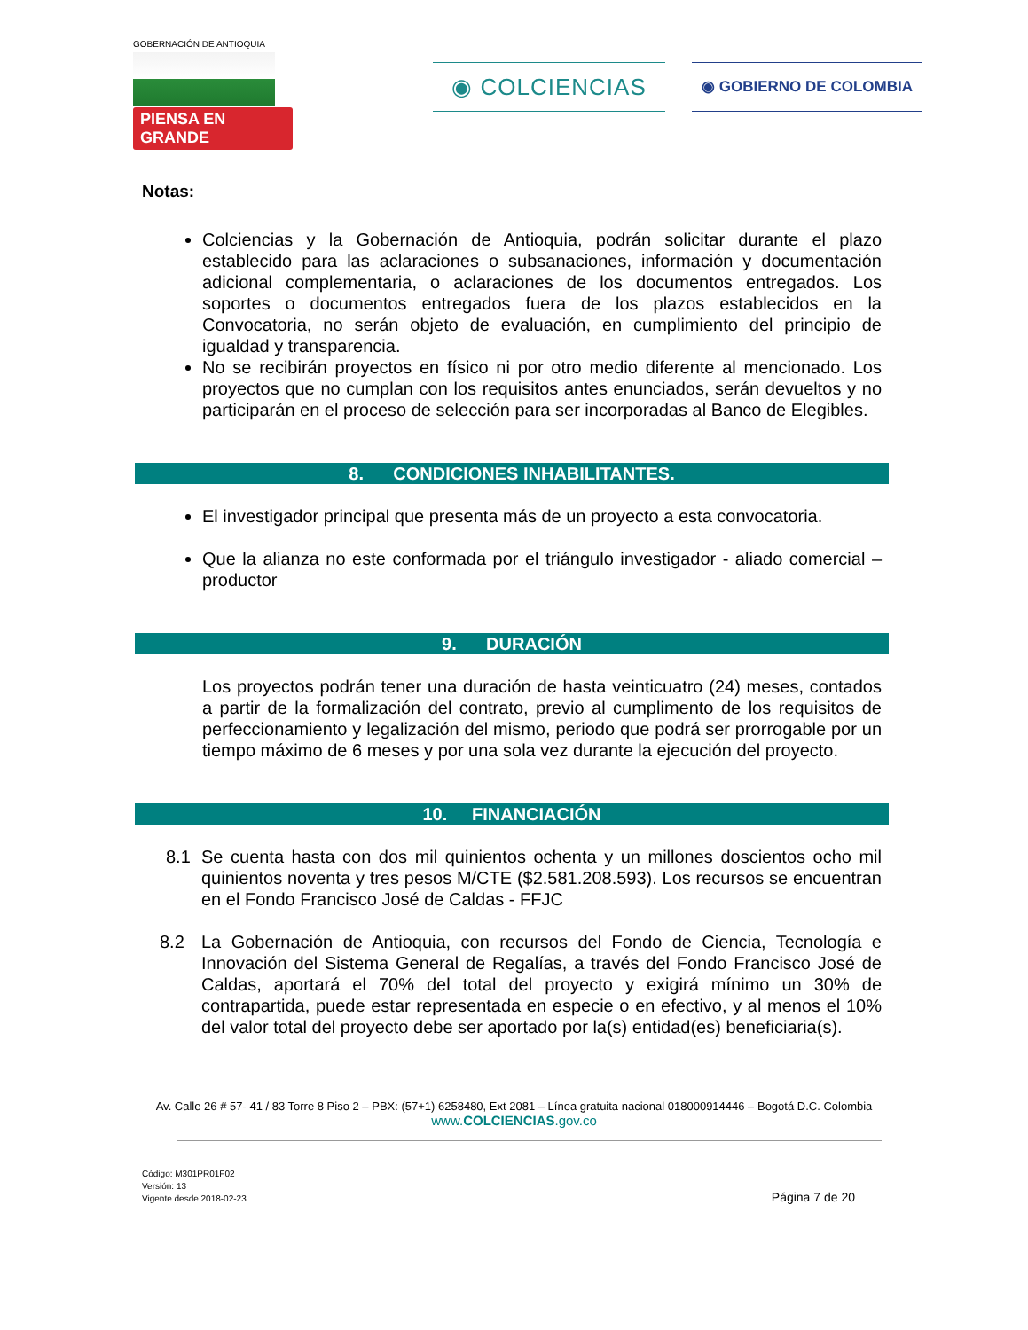GOBERNACIÓN DE ANTIOQUIA
PIENSA EN GRANDE
◉ COLCIENCIAS ◉ GOBIERNO DE COLOMBIA
Notas:
Colciencias y la Gobernación de Antioquia, podrán solicitar durante el plazo establecido para las aclaraciones o subsanaciones, información y documentación adicional complementaria, o aclaraciones de los documentos entregados. Los soportes o documentos entregados fuera de los plazos establecidos en la Convocatoria, no serán objeto de evaluación, en cumplimiento del principio de igualdad y transparencia.
No se recibirán proyectos en físico ni por otro medio diferente al mencionado. Los proyectos que no cumplan con los requisitos antes enunciados, serán devueltos y no participarán en el proceso de selección para ser incorporadas al Banco de Elegibles.
8. CONDICIONES INHABILITANTES.
El investigador principal que presenta más de un proyecto a esta convocatoria.
Que la alianza no este conformada por el triángulo investigador - aliado comercial – productor
9. DURACIÓN
Los proyectos podrán tener una duración de hasta veinticuatro (24) meses, contados a partir de la formalización del contrato, previo al cumplimento de los requisitos de perfeccionamiento y legalización del mismo, periodo que podrá ser prorrogable por un tiempo máximo de 6 meses y por una sola vez durante la ejecución del proyecto.
10. FINANCIACIÓN
8.1 Se cuenta hasta con dos mil quinientos ochenta y un millones doscientos ocho mil quinientos noventa y tres pesos M/CTE ($2.581.208.593). Los recursos se encuentran en el Fondo Francisco José de Caldas - FFJC
8.2 La Gobernación de Antioquia, con recursos del Fondo de Ciencia, Tecnología e Innovación del Sistema General de Regalías, a través del Fondo Francisco José de Caldas, aportará el 70% del total del proyecto y exigirá mínimo un 30% de contrapartida, puede estar representada en especie o en efectivo, y al menos el 10% del valor total del proyecto debe ser aportado por la(s) entidad(es) beneficiaria(s).
Av. Calle 26 # 57- 41 / 83 Torre 8 Piso 2 – PBX: (57+1) 6258480, Ext 2081 – Línea gratuita nacional 018000914446 – Bogotá D.C. Colombia
www.COLCIENCIAS.gov.co
Código: M301PR01F02
Versión: 13
Vigente desde 2018-02-23
Página 7 de 20